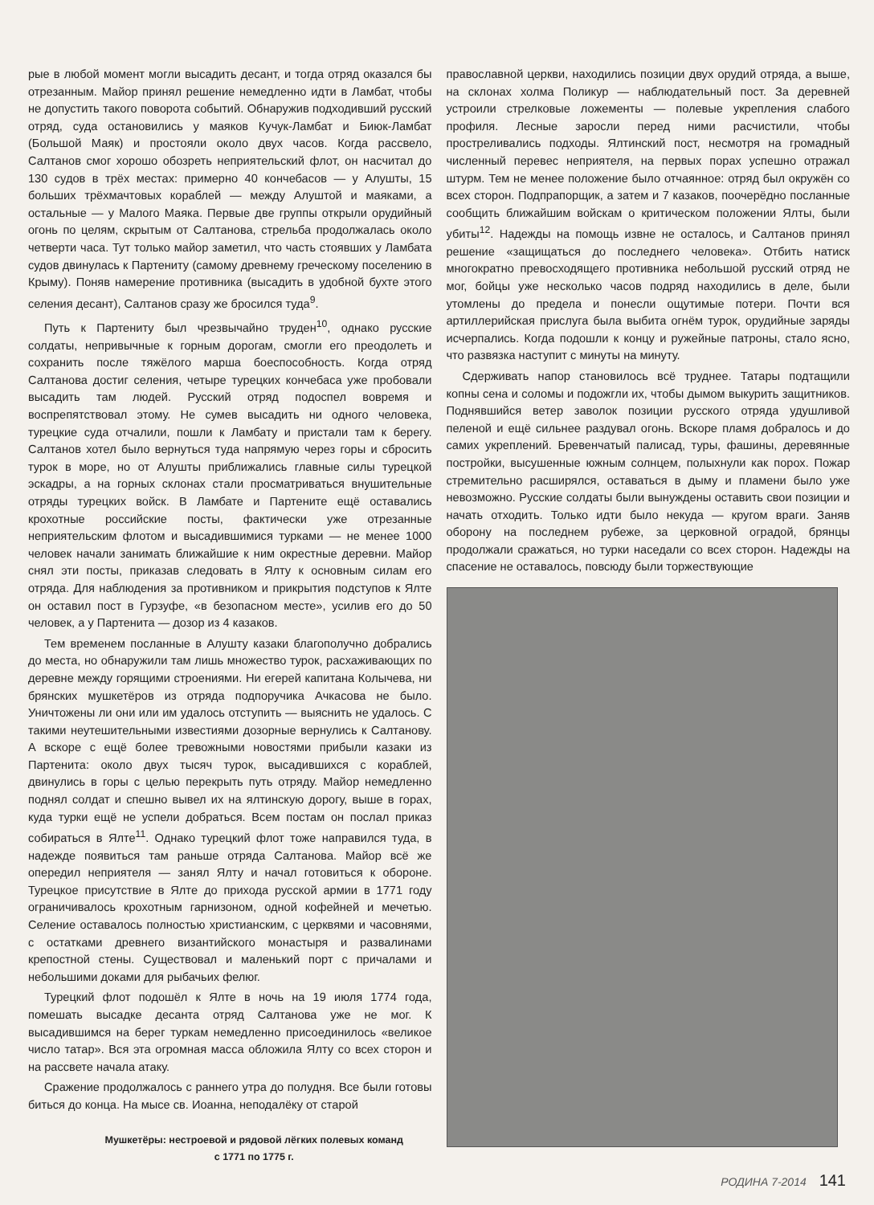рые в любой момент могли высадить десант, и тогда отряд оказался бы отрезанным. Майор принял решение немедленно идти в Ламбат, чтобы не допустить такого поворота событий. Обнаружив подходивший русский отряд, суда остановились у маяков Кучук-Ламбат и Биюк-Ламбат (Большой Маяк) и простояли около двух часов. Когда рассвело, Салтанов смог хорошо обозреть неприятельский флот, он насчитал до 130 судов в трёх местах: примерно 40 кончебасов — у Алушты, 15 больших трёхмачтовых кораблей — между Алуштой и маяками, а остальные — у Малого Маяка. Первые две группы открыли орудийный огонь по целям, скрытым от Салтанова, стрельба продолжалась около четверти часа. Тут только майор заметил, что часть стоявших у Ламбата судов двинулась к Партениту (самому древнему греческому поселению в Крыму). Поняв намерение противника (высадить в удобной бухте этого селения десант), Салтанов сразу же бросился туда<sup>9</sup>.
Путь к Партениту был чрезвычайно труден<sup>10</sup>, однако русские солдаты, непривычные к горным дорогам, смогли его преодолеть и сохранить после тяжёлого марша боеспособность. Когда отряд Салтанова достиг селения, четыре турецких кончебаса уже пробовали высадить там людей. Русский отряд подоспел вовремя и воспрепятствовал этому. Не сумев высадить ни одного человека, турецкие суда отчалили, пошли к Ламбату и пристали там к берегу. Салтанов хотел было вернуться туда напрямую через горы и сбросить турок в море, но от Алушты приближались главные силы турецкой эскадры, а на горных склонах стали просматриваться внушительные отряды турецких войск. В Ламбате и Партените ещё оставались крохотные российские посты, фактически уже отрезанные неприятельским флотом и высадившимися турками — не менее 1000 человек начали занимать ближайшие к ним окрестные деревни. Майор снял эти посты, приказав следовать в Ялту к основным силам его отряда. Для наблюдения за противником и прикрытия подступов к Ялте он оставил пост в Гурзуфе, «в безопасном месте», усилив его до 50 человек, а у Партенита — дозор из 4 казаков.
Тем временем посланные в Алушту казаки благополучно добрались до места, но обнаружили там лишь множество турок, расхаживающих по деревне между горящими строениями. Ни егерей капитана Колычева, ни брянских мушкетёров из отряда подпоручика Ачкасова не было. Уничтожены ли они или им удалось отступить — выяснить не удалось. С такими неутешительными известиями дозорные вернулись к Салтанову. А вскоре с ещё более тревожными новостями прибыли казаки из Партенита: около двух тысяч турок, высадившихся с кораблей, двинулись в горы с целью перекрыть путь отряду. Майор немедленно поднял солдат и спешно вывел их на ялтинскую дорогу, выше в горах, куда турки ещё не успели добраться. Всем постам он послал приказ собираться в Ялте<sup>11</sup>. Однако турецкий флот тоже направился туда, в надежде появиться там раньше отряда Салтанова. Майор всё же опередил неприятеля — занял Ялту и начал готовиться к обороне. Турецкое присутствие в Ялте до прихода русской армии в 1771 году ограничивалось крохотным гарнизоном, одной кофейней и мечетью. Селение оставалось полностью христианским, с церквями и часовнями, с остатками древнего византийского монастыря и развалинами крепостной стены. Существовал и маленький порт с причалами и небольшими доками для рыбачьих фелюг.
Турецкий флот подошёл к Ялте в ночь на 19 июля 1774 года, помешать высадке десанта отряд Салтанова уже не мог. К высадившимся на берег туркам немедленно присоединилось «великое число татар». Вся эта огромная масса обложила Ялту со всех сторон и на рассвете начала атаку.
Сражение продолжалось с раннего утра до полудня. Все были готовы биться до конца. На мысе св. Иоанна, неподалёку от старой
Мушкетёры: нестроевой и рядовой лёгких полевых команд
с 1771 по 1775 г.
православной церкви, находились позиции двух орудий отряда, а выше, на склонах холма Поликур — наблюдательный пост. За деревней устроили стрелковые ложементы — полевые укрепления слабого профиля. Лесные заросли перед ними расчистили, чтобы простреливались подходы. Ялтинский пост, несмотря на громадный численный перевес неприятеля, на первых порах успешно отражал штурм. Тем не менее положение было отчаянное: отряд был окружён со всех сторон. Подпрапорщик, а затем и 7 казаков, поочерёдно посланные сообщить ближайшим войскам о критическом положении Ялты, были убиты<sup>12</sup>. Надежды на помощь извне не осталось, и Салтанов принял решение «защищаться до последнего человека». Отбить натиск многократно превосходящего противника небольшой русский отряд не мог, бойцы уже несколько часов подряд находились в деле, были утомлены до предела и понесли ощутимые потери. Почти вся артиллерийская прислуга была выбита огнём турок, орудийные заряды исчерпались. Когда подошли к концу и ружейные патроны, стало ясно, что развязка наступит с минуты на минуту.
Сдерживать напор становилось всё труднее. Татары подтащили копны сена и соломы и подожгли их, чтобы дымом выкурить защитников. Поднявшийся ветер заволок позиции русского отряда удушливой пеленой и ещё сильнее раздувал огонь. Вскоре пламя добралось и до самих укреплений. Бревенчатый палисад, туры, фашины, деревянные постройки, высушенные южным солнцем, полыхнули как порох. Пожар стремительно расширялся, оставаться в дыму и пламени было уже невозможно. Русские солдаты были вынуждены оставить свои позиции и начать отходить. Только идти было некуда — кругом враги. Заняв оборону на последнем рубеже, за церковной оградой, брянцы продолжали сражаться, но турки наседали со всех сторон. Надежды на спасение не оставалось, повсюду были торжествующие
РОДИНА 7-2014 141